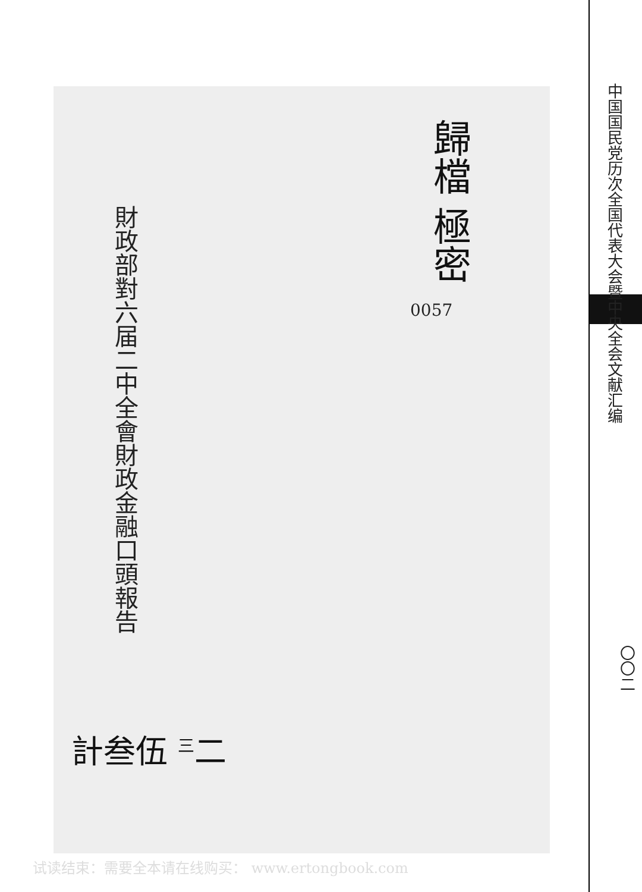財政部對六届二中全會財政金融口頭報告
歸檔 極密
0057
計叁伍 <sup>三</sup>二
中国国民党历次全国代表大会暨中央全会文献汇编
〇〇二
试读结束：需要全本请在线购买： www.ertongbook.com